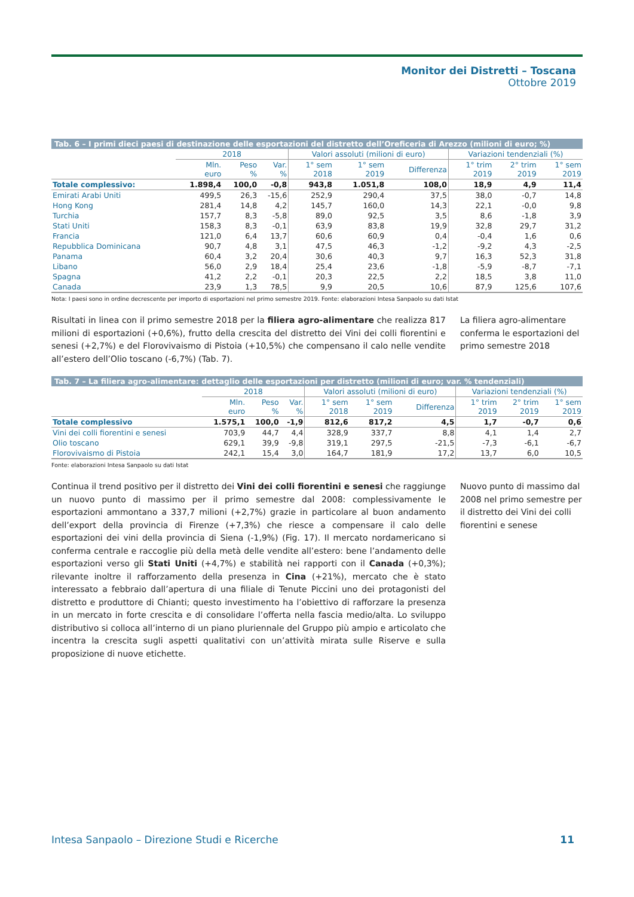Monitor dei Distretti – Toscana
Ottobre 2019
Tab. 6 – I primi dieci paesi di destinazione delle esportazioni del distretto dell’Oreficeria di Arezzo (milioni di euro; %)
| | 2018 | | | Valori assoluti (milioni di euro) | | | Variazioni tendenziali (%) | | |
| --- | --- | --- | --- | --- | --- | --- | --- | --- | --- |
| | Mln. euro | Peso % | Var. % | 1° sem 2018 | 1° sem 2019 | Differenza | 1° trim 2019 | 2° trim 2019 | 1° sem 2019 |
| Totale complessivo: | 1.898,4 | 100,0 | -0,8 | 943,8 | 1.051,8 | 108,0 | 18,9 | 4,9 | 11,4 |
| Emirati Arabi Uniti | 499,5 | 26,3 | -15,6 | 252,9 | 290,4 | 37,5 | 38,0 | -0,7 | 14,8 |
| Hong Kong | 281,4 | 14,8 | 4,2 | 145,7 | 160,0 | 14,3 | 22,1 | -0,0 | 9,8 |
| Turchia | 157,7 | 8,3 | -5,8 | 89,0 | 92,5 | 3,5 | 8,6 | -1,8 | 3,9 |
| Stati Uniti | 158,3 | 8,3 | -0,1 | 63,9 | 83,8 | 19,9 | 32,8 | 29,7 | 31,2 |
| Francia | 121,0 | 6,4 | 13,7 | 60,6 | 60,9 | 0,4 | -0,4 | 1,6 | 0,6 |
| Repubblica Dominicana | 90,7 | 4,8 | 3,1 | 47,5 | 46,3 | -1,2 | -9,2 | 4,3 | -2,5 |
| Panama | 60,4 | 3,2 | 20,4 | 30,6 | 40,3 | 9,7 | 16,3 | 52,3 | 31,8 |
| Libano | 56,0 | 2,9 | 18,4 | 25,4 | 23,6 | -1,8 | -5,9 | -8,7 | -7,1 |
| Spagna | 41,2 | 2,2 | -0,1 | 20,3 | 22,5 | 2,2 | 18,5 | 3,8 | 11,0 |
| Canada | 23,9 | 1,3 | 78,5 | 9,9 | 20,5 | 10,6 | 87,9 | 125,6 | 107,6 |
Nota: I paesi sono in ordine decrescente per importo di esportazioni nel primo semestre 2019. Fonte: elaborazioni Intesa Sanpaolo su dati Istat
Risultati in linea con il primo semestre 2018 per la filiera agro-alimentare che realizza 817 milioni di esportazioni (+0,6%), frutto della crescita del distretto dei Vini dei colli fiorentini e senesi (+2,7%) e del Florovivaismo di Pistoia (+10,5%) che compensano il calo nelle vendite all’estero dell’Olio toscano (-6,7%) (Tab. 7).
La filiera agro-alimentare conferma le esportazioni del primo semestre 2018
Tab. 7 – La filiera agro-alimentare: dettaglio delle esportazioni per distretto (milioni di euro; var. % tendenziali)
| | 2018 | | | Valori assoluti (milioni di euro) | | | Variazioni tendenziali (%) | | |
| --- | --- | --- | --- | --- | --- | --- | --- | --- | --- |
| | Mln. euro | Peso % | Var. % | 1° sem 2018 | 1° sem 2019 | Differenza | 1° trim 2019 | 2° trim 2019 | 1° sem 2019 |
| Totale complessivo | 1.575,1 | 100,0 | -1,9 | 812,6 | 817,2 | 4,5 | 1,7 | -0,7 | 0,6 |
| Vini dei colli fiorentini e senesi | 703,9 | 44,7 | 4,4 | 328,9 | 337,7 | 8,8 | 4,1 | 1,4 | 2,7 |
| Olio toscano | 629,1 | 39,9 | -9,8 | 319,1 | 297,5 | -21,5 | -7,3 | -6,1 | -6,7 |
| Florovivaismo di Pistoia | 242,1 | 15,4 | 3,0 | 164,7 | 181,9 | 17,2 | 13,7 | 6,0 | 10,5 |
Fonte: elaborazioni Intesa Sanpaolo su dati Istat
Continua il trend positivo per il distretto dei Vini dei colli fiorentini e senesi che raggiunge un nuovo punto di massimo per il primo semestre dal 2008: complessivamente le esportazioni ammontano a 337,7 milioni (+2,7%) grazie in particolare al buon andamento dell’export della provincia di Firenze (+7,3%) che riesce a compensare il calo delle esportazioni dei vini della provincia di Siena (-1,9%) (Fig. 17). Il mercato nordamericano si conferma centrale e raccoglie più della metà delle vendite all’estero: bene l’andamento delle esportazioni verso gli Stati Uniti (+4,7%) e stabilità nei rapporti con il Canada (+0,3%); rilevante inoltre il rafforzamento della presenza in Cina (+21%), mercato che è stato interessato a febbraio dall’apertura di una filiale di Tenute Piccini uno dei protagonisti del distretto e produttore di Chianti; questo investimento ha l’obiettivo di rafforzare la presenza in un mercato in forte crescita e di consolidare l’offerta nella fascia medio/alta. Lo sviluppo distributivo si colloca all’interno di un piano pluriennale del Gruppo più ampio e articolato che incentra la crescita sugli aspetti qualitativi con un’attività mirata sulle Riserve e sulla proposizione di nuove etichette.
Nuovo punto di massimo dal 2008 nel primo semestre per il distretto dei Vini dei colli fiorentini e senese
Intesa Sanpaolo – Direzione Studi e Ricerche 11